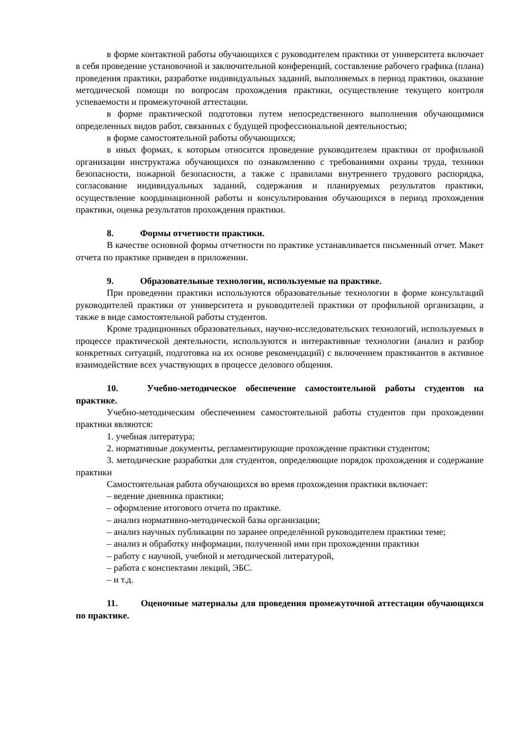в форме контактной работы обучающихся с руководителем практики от университета включает в себя проведение установочной и заключительной конференций, составление рабочего графика (плана) проведения практики, разработке индивидуальных заданий, выполняемых в период практики, оказание методической помощи по вопросам прохождения практики, осуществление текущего контроля успеваемости и промежуточной аттестации.
в форме практической подготовки путем непосредственного выполнения обучающимися определенных видов работ, связанных с будущей профессиональной деятельностью;
в форме самостоятельной работы обучающихся;
в иных формах, к которым относится проведение руководителем практики от профильной организации инструктажа обучающихся по ознакомлению с требованиями охраны труда, техники безопасности, пожарной безопасности, а также с правилами внутреннего трудового распорядка, согласование индивидуальных заданий, содержания и планируемых результатов практики, осуществление координационной работы и консультирования обучающихся в период прохождения практики, оценка результатов прохождения практики.
8. Формы отчетности практики.
В качестве основной формы отчетности по практике устанавливается письменный отчет. Макет отчета по практике приведен в приложении.
9. Образовательные технологии, используемые на практике.
При проведении практики используются образовательные технологии в форме консультаций руководителей практики от университета и руководителей практики от профильной организации, а также в виде самостоятельной работы студентов.
Кроме традиционных образовательных, научно-исследовательских технологий, используемых в процессе практической деятельности, используются и интерактивные технологии (анализ и разбор конкретных ситуаций, подготовка на их основе рекомендаций) с включением практикантов в активное взаимодействие всех участвующих в процессе делового общения.
10. Учебно-методическое обеспечение самостоятельной работы студентов на практике.
Учебно-методическим обеспечением самостоятельной работы студентов при прохождении практики являются:
1. учебная литература;
2. нормативные документы, регламентирующие прохождение практики студентом;
3. методические разработки для студентов, определяющие порядок прохождения и содержание практики
Самостоятельная работа обучающихся во время прохождения практики включает:
– ведение дневника практики;
– оформление итогового отчета по практике.
– анализ нормативно-методической базы организации;
– анализ научных публикации по заранее определённой руководителем практики теме;
– анализ и обработку информации, полученной ими при прохождении практики
– работу с научной, учебной и методической литературой,
– работа с конспектами лекций, ЭБС.
– и т.д.
11. Оценочные материалы для проведения промежуточной аттестации обучающихся по практике.